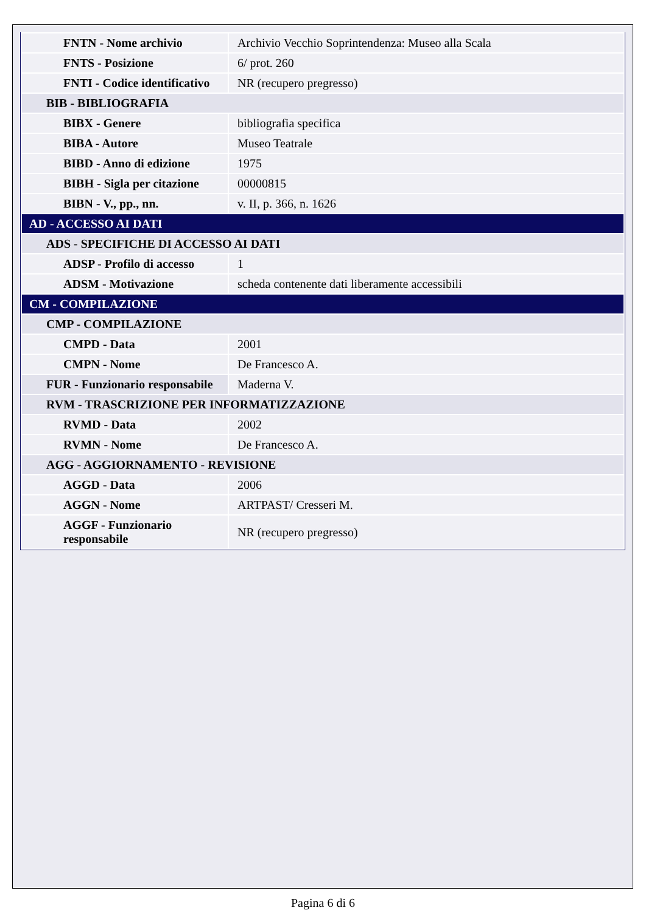| FNTN - Nome archivio | Archivio Vecchio Soprintendenza: Museo alla Scala |
| FNTS - Posizione | 6/ prot. 260 |
| FNTI - Codice identificativo | NR (recupero pregresso) |
| BIB - BIBLIOGRAFIA | |
| BIBX - Genere | bibliografia specifica |
| BIBA - Autore | Museo Teatrale |
| BIBD - Anno di edizione | 1975 |
| BIBH - Sigla per citazione | 00000815 |
| BIBN - V., pp., nn. | v. II, p. 366, n. 1626 |
| AD - ACCESSO AI DATI | |
| ADS - SPECIFICHE DI ACCESSO AI DATI | |
| ADSP - Profilo di accesso | 1 |
| ADSM - Motivazione | scheda contenente dati liberamente accessibili |
| CM - COMPILAZIONE | |
| CMP - COMPILAZIONE | |
| CMPD - Data | 2001 |
| CMPN - Nome | De Francesco A. |
| FUR - Funzionario responsabile | Maderna V. |
| RVM - TRASCRIZIONE PER INFORMATIZZAZIONE | |
| RVMD - Data | 2002 |
| RVMN - Nome | De Francesco A. |
| AGG - AGGIORNAMENTO - REVISIONE | |
| AGGD - Data | 2006 |
| AGGN - Nome | ARTPAST/ Cresseri M. |
| AGGF - Funzionario responsabile | NR (recupero pregresso) |
Pagina 6 di 6